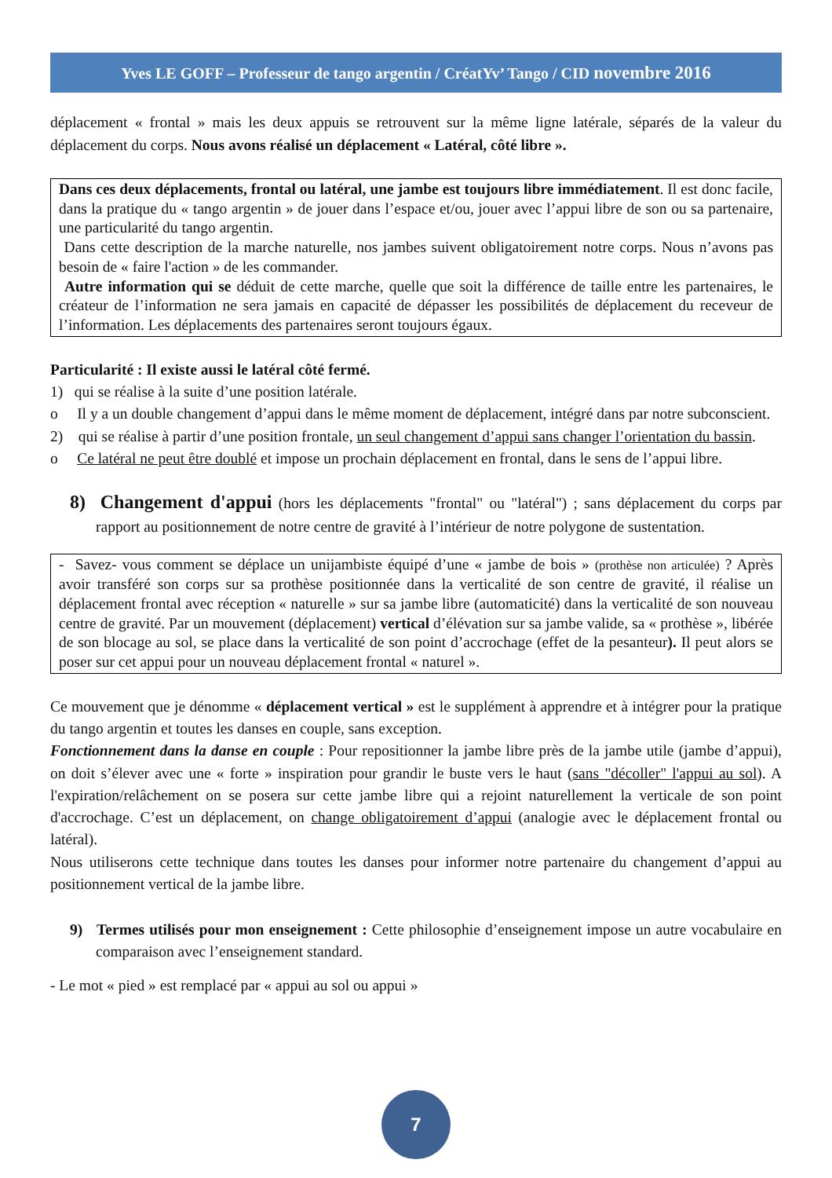Yves LE GOFF – Professeur de tango argentin / CréatYv’ Tango / CID novembre 2016
déplacement « frontal » mais les deux appuis se retrouvent sur la même ligne latérale, séparés de la valeur du déplacement du corps. Nous avons réalisé un déplacement « Latéral, côté libre ».
Dans ces deux déplacements, frontal ou latéral, une jambe est toujours libre immédiatement. Il est donc facile, dans la pratique du « tango argentin » de jouer dans l’espace et/ou, jouer avec l’appui libre de son ou sa partenaire, une particularité du tango argentin.
Dans cette description de la marche naturelle, nos jambes suivent obligatoirement notre corps. Nous n’avons pas besoin de « faire l'action » de les commander.
Autre information qui se déduit de cette marche, quelle que soit la différence de taille entre les partenaires, le créateur de l’information ne sera jamais en capacité de dépasser les possibilités de déplacement du receveur de l’information. Les déplacements des partenaires seront toujours égaux.
Particularité : Il existe aussi le latéral côté fermé.
1) qui se réalise à la suite d’une position latérale.
o Il y a un double changement d’appui dans le même moment de déplacement, intégré dans par notre subconscient.
2) qui se réalise à partir d’une position frontale, un seul changement d’appui sans changer l’orientation du bassin.
o Ce latéral ne peut être doublé et impose un prochain déplacement en frontal, dans le sens de l’appui libre.
8) Changement d'appui (hors les déplacements "frontal" ou "latéral") ; sans déplacement du corps par rapport au positionnement de notre centre de gravité à l’intérieur de notre polygone de sustentation.
- Savez- vous comment se déplace un unijambiste équipé d’une « jambe de bois » (prothèse non articulée) ? Après avoir transféré son corps sur sa prothèse positionnée dans la verticalité de son centre de gravité, il réalise un déplacement frontal avec réception « naturelle » sur sa jambe libre (automaticité) dans la verticalité de son nouveau centre de gravité. Par un mouvement (déplacement) vertical d’élévation sur sa jambe valide, sa « prothèse », libérée de son blocage au sol, se place dans la verticalité de son point d’accrochage (effet de la pesanteur). Il peut alors se poser sur cet appui pour un nouveau déplacement frontal « naturel ».
Ce mouvement que je dénomme « déplacement vertical » est le supplément à apprendre et à intégrer pour la pratique du tango argentin et toutes les danses en couple, sans exception.
Fonctionnement dans la danse en couple : Pour repositionner la jambe libre près de la jambe utile (jambe d’appui), on doit s’élever avec une « forte » inspiration pour grandir le buste vers le haut (sans "décoller" l'appui au sol). A l'expiration/relâchement on se posera sur cette jambe libre qui a rejoint naturellement la verticale de son point d'accrochage. C’est un déplacement, on change obligatoirement d’appui (analogie avec le déplacement frontal ou latéral).
Nous utiliserons cette technique dans toutes les danses pour informer notre partenaire du changement d’appui au positionnement vertical de la jambe libre.
9) Termes utilisés pour mon enseignement : Cette philosophie d’enseignement impose un autre vocabulaire en comparaison avec l’enseignement standard.
- Le mot « pied » est remplacé par « appui au sol ou appui »
7